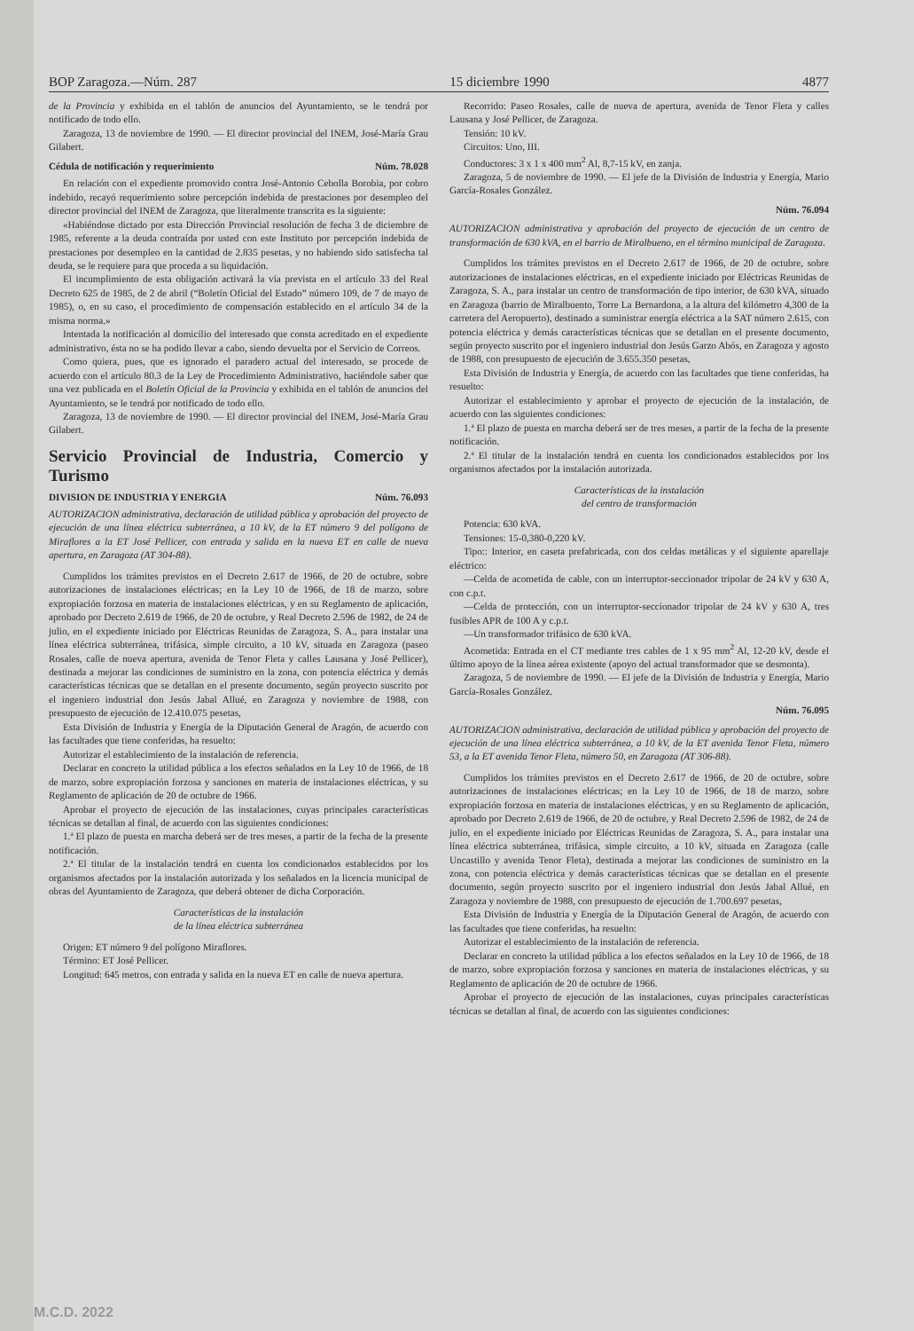BOP Zaragoza.—Núm. 287 15 diciembre 1990 4877
de la Provincia y exhibida en el tablón de anuncios del Ayuntamiento, se le tendrá por notificado de todo ello.
Zaragoza, 13 de noviembre de 1990. — El director provincial del INEM, José-María Grau Gilabert.
Cédula de notificación y requerimiento Núm. 78.028
En relación con el expediente promovido contra José-Antonio Cebolla Borobia, por cobro indebido, recayó requerimiento sobre percepción indebida de prestaciones por desempleo del director provincial del INEM de Zaragoza, que literalmente transcrita es la siguiente:
«Habiéndose dictado por esta Dirección Provincial resolución de fecha 3 de diciembre de 1985, referente a la deuda contraída por usted con este Instituto por percepción indebida de prestaciones por desempleo en la cantidad de 2.835 pesetas, y no habiendo sido satisfecha tal deuda, se le requiere para que proceda a su liquidación.
El incumplimiento de esta obligación activará la vía prevista en el artículo 33 del Real Decreto 625 de 1985, de 2 de abril (“Boletín Oficial del Estado” número 109, de 7 de mayo de 1985), o, en su caso, el procedimiento de compensación establecido en el artículo 34 de la misma norma.»
Intentada la notificación al domicilio del interesado que consta acreditado en el expediente administrativo, ésta no se ha podido llevar a cabo, siendo devuelta por el Servicio de Correos.
Como quiera, pues, que es ignorado el paradero actual del interesado, se procede de acuerdo con el artículo 80.3 de la Ley de Procedimiento Administrativo, haciéndole saber que una vez publicada en el Boletín Oficial de la Provincia y exhibida en el tablón de anuncios del Ayuntamiento, se le tendrá por notificado de todo ello.
Zaragoza, 13 de noviembre de 1990. — El director provincial del INEM, José-María Grau Gilabert.
Servicio Provincial de Industria, Comercio y Turismo
DIVISION DE INDUSTRIA Y ENERGIA Núm. 76.093
AUTORIZACION administrativa, declaración de utilidad pública y aprobación del proyecto de ejecución de una línea eléctrica subterránea, a 10 kV, de la ET número 9 del polígono de Miraflores a la ET José Pellicer, con entrada y salida en la nueva ET en calle de nueva apertura, en Zaragoza (AT 304-88).
Cumplidos los trámites previstos en el Decreto 2.617 de 1966, de 20 de octubre, sobre autorizaciones de instalaciones eléctricas; en la Ley 10 de 1966, de 18 de marzo, sobre expropiación forzosa en materia de instalaciones eléctricas, y en su Reglamento de aplicación, aprobado por Decreto 2.619 de 1966, de 20 de octubre, y Real Decreto 2.596 de 1982, de 24 de julio, en el expediente iniciado por Eléctricas Reunidas de Zaragoza, S. A., para instalar una línea eléctrica subterránea, trifásica, simple circuito, a 10 kV, situada en Zaragoza (paseo Rosales, calle de nueva apertura, avenida de Tenor Fleta y calles Lausana y José Pellicer), destinada a mejorar las condiciones de suministro en la zona, con potencia eléctrica y demás características técnicas que se detallan en el presente documento, según proyecto suscrito por el ingeniero industrial don Jesús Jabal Allué, en Zaragoza y noviembre de 1988, con presupuesto de ejecución de 12.410.075 pesetas,
Esta División de Industria y Energía de la Diputación General de Aragón, de acuerdo con las facultades que tiene conferidas, ha resuelto:
Autorizar el establecimiento de la instalación de referencia.
Declarar en concreto la utilidad pública a los efectos señalados en la Ley 10 de 1966, de 18 de marzo, sobre expropiación forzosa y sanciones en materia de instalaciones eléctricas, y su Reglamento de aplicación de 20 de octubre de 1966.
Aprobar el proyecto de ejecución de las instalaciones, cuyas principales características técnicas se detallan al final, de acuerdo con las siguientes condiciones:
1.ª El plazo de puesta en marcha deberá ser de tres meses, a partir de la fecha de la presente notificación.
2.ª El titular de la instalación tendrá en cuenta los condicionados establecidos por los organismos afectados por la instalación autorizada y los señalados en la licencia municipal de obras del Ayuntamiento de Zaragoza, que deberá obtener de dicha Corporación.
Características de la instalación
de la línea eléctrica subterránea
Origen: ET número 9 del polígono Miraflores.
Término: ET José Pellicer.
Longitud: 645 metros, con entrada y salida en la nueva ET en calle de nueva apertura.
Recorrido: Paseo Rosales, calle de nueva de apertura, avenida de Tenor Fleta y calles Lausana y José Pellicer, de Zaragoza.
Tensión: 10 kV.
Circuitos: Uno, III.
Conductores: 3 x 1 x 400 mm<sup>2</sup> Al, 8,7-15 kV, en zanja.
Zaragoza, 5 de noviembre de 1990. — El jefe de la División de Industria y Energía, Mario García-Rosales González.
Núm. 76.094
AUTORIZACION administrativa y aprobación del proyecto de ejecución de un centro de transformación de 630 kVA, en el barrio de Miralbueno, en el término municipal de Zaragoza.
Cumplidos los trámites previstos en el Decreto 2.617 de 1966, de 20 de octubre, sobre autorizaciones de instalaciones eléctricas, en el expediente iniciado por Eléctricas Reunidas de Zaragoza, S. A., para instalar un centro de transformación de tipo interior, de 630 kVA, situado en Zaragoza (barrio de Miralbuento, Torre La Bernardona, a la altura del kilómetro 4,300 de la carretera del Aeropuerto), destinado a suministrar energía eléctrica a la SAT número 2.615, con potencia eléctrica y demás características técnicas que se detallan en el presente documento, según proyecto suscrito por el ingeniero industrial don Jesús Garzo Abós, en Zaragoza y agosto de 1988, con presupuesto de ejecución de 3.655.350 pesetas,
Esta División de Industria y Energía, de acuerdo con las facultades que tiene conferidas, ha resuelto:
Autorizar el establecimiento y aprobar el proyecto de ejecución de la instalación, de acuerdo con las siguientes condiciones:
1.ª El plazo de puesta en marcha deberá ser de tres meses, a partir de la fecha de la presente notificación.
2.ª El titular de la instalación tendrá en cuenta los condicionados establecidos por los organismos afectados por la instalación autorizada.
Características de la instalación
del centro de transformación
Potencia: 630 kVA.
Tensiones: 15-0,380-0,220 kV.
Tipo:: Interior, en caseta prefabricada, con dos celdas metálicas y el siguiente aparellaje eléctrico:
—Celda de acometida de cable, con un interruptor-seccionador tripolar de 24 kV y 630 A, con c.p.t.
—Celda de protección, con un interruptor-seccionador tripolar de 24 kV y 630 A, tres fusibles APR de 100 A y c.p.t.
—Un transformador trifásico de 630 kVA.
Acometida: Entrada en el CT mediante tres cables de 1 x 95 mm<sup>2</sup> Al, 12-20 kV, desde el último apoyo de la línea aérea existente (apoyo del actual transformador que se desmonta).
Zaragoza, 5 de noviembre de 1990. — El jefe de la División de Industria y Energía, Mario García-Rosales González.
Núm. 76.095
AUTORIZACION administrativa, declaración de utilidad pública y aprobación del proyecto de ejecución de una línea eléctrica subterránea, a 10 kV, de la ET avenida Tenor Fleta, número 53, a la ET avenida Tenor Fleta, número 50, en Zaragoza (AT 306-88).
Cumplidos los trámites previstos en el Decreto 2.617 de 1966, de 20 de octubre, sobre autorizaciones de instalaciones eléctricas; en la Ley 10 de 1966, de 18 de marzo, sobre expropiación forzosa en materia de instalaciones eléctricas, y en su Reglamento de aplicación, aprobado por Decreto 2.619 de 1966, de 20 de octubre, y Real Decreto 2.596 de 1982, de 24 de julio, en el expediente iniciado por Eléctricas Reunidas de Zaragoza, S. A., para instalar una línea eléctrica subterránea, trifásica, simple circuito, a 10 kV, situada en Zaragoza (calle Uncastillo y avenida Tenor Fleta), destinada a mejorar las condiciones de suministro en la zona, con potencia eléctrica y demás características técnicas que se detallan en el presente documento, según proyecto suscrito por el ingeniero industrial don Jesús Jabal Allué, en Zaragoza y noviembre de 1988, con presupuesto de ejecución de 1.700.697 pesetas,
Esta División de Industria y Energía de la Diputación General de Aragón, de acuerdo con las facultades que tiene conferidas, ha resuelto:
Autorizar el establecimiento de la instalación de referencia.
Declarar en concreto la utilidad pública a los efectos señalados en la Ley 10 de 1966, de 18 de marzo, sobre expropiación forzosa y sanciones en materia de instalaciones eléctricas, y su Reglamento de aplicación de 20 de octubre de 1966.
Aprobar el proyecto de ejecución de las instalaciones, cuyas principales características técnicas se detallan al final, de acuerdo con las siguientes condiciones:
M.C.D. 2022